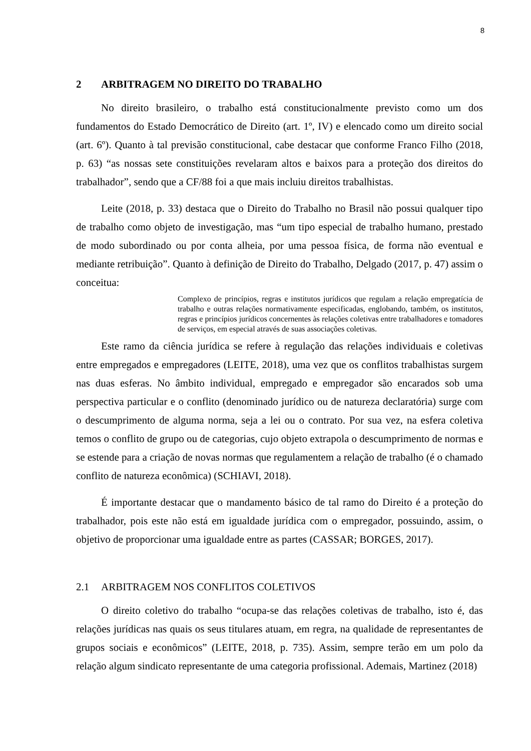8
2 ARBITRAGEM NO DIREITO DO TRABALHO
No direito brasileiro, o trabalho está constitucionalmente previsto como um dos fundamentos do Estado Democrático de Direito (art. 1º, IV) e elencado como um direito social (art. 6º). Quanto à tal previsão constitucional, cabe destacar que conforme Franco Filho (2018, p. 63) “as nossas sete constituições revelaram altos e baixos para a proteção dos direitos do trabalhador”, sendo que a CF/88 foi a que mais incluiu direitos trabalhistas.
Leite (2018, p. 33) destaca que o Direito do Trabalho no Brasil não possui qualquer tipo de trabalho como objeto de investigação, mas “um tipo especial de trabalho humano, prestado de modo subordinado ou por conta alheia, por uma pessoa física, de forma não eventual e mediante retribuição”. Quanto à definição de Direito do Trabalho, Delgado (2017, p. 47) assim o conceitua:
Complexo de princípios, regras e institutos jurídicos que regulam a relação empregatícia de trabalho e outras relações normativamente especificadas, englobando, também, os institutos, regras e princípios jurídicos concernentes às relações coletivas entre trabalhadores e tomadores de serviços, em especial através de suas associações coletivas.
Este ramo da ciência jurídica se refere à regulação das relações individuais e coletivas entre empregados e empregadores (LEITE, 2018), uma vez que os conflitos trabalhistas surgem nas duas esferas. No âmbito individual, empregado e empregador são encarados sob uma perspectiva particular e o conflito (denominado jurídico ou de natureza declaratória) surge com o descumprimento de alguma norma, seja a lei ou o contrato. Por sua vez, na esfera coletiva temos o conflito de grupo ou de categorias, cujo objeto extrapola o descumprimento de normas e se estende para a criação de novas normas que regulamentem a relação de trabalho (é o chamado conflito de natureza econômica) (SCHIAVI, 2018).
É importante destacar que o mandamento básico de tal ramo do Direito é a proteção do trabalhador, pois este não está em igualdade jurídica com o empregador, possuindo, assim, o objetivo de proporcionar uma igualdade entre as partes (CASSAR; BORGES, 2017).
2.1 ARBITRAGEM NOS CONFLITOS COLETIVOS
O direito coletivo do trabalho “ocupa-se das relações coletivas de trabalho, isto é, das relações jurídicas nas quais os seus titulares atuam, em regra, na qualidade de representantes de grupos sociais e econômicos” (LEITE, 2018, p. 735). Assim, sempre terão em um polo da relação algum sindicato representante de uma categoria profissional. Ademais, Martinez (2018)